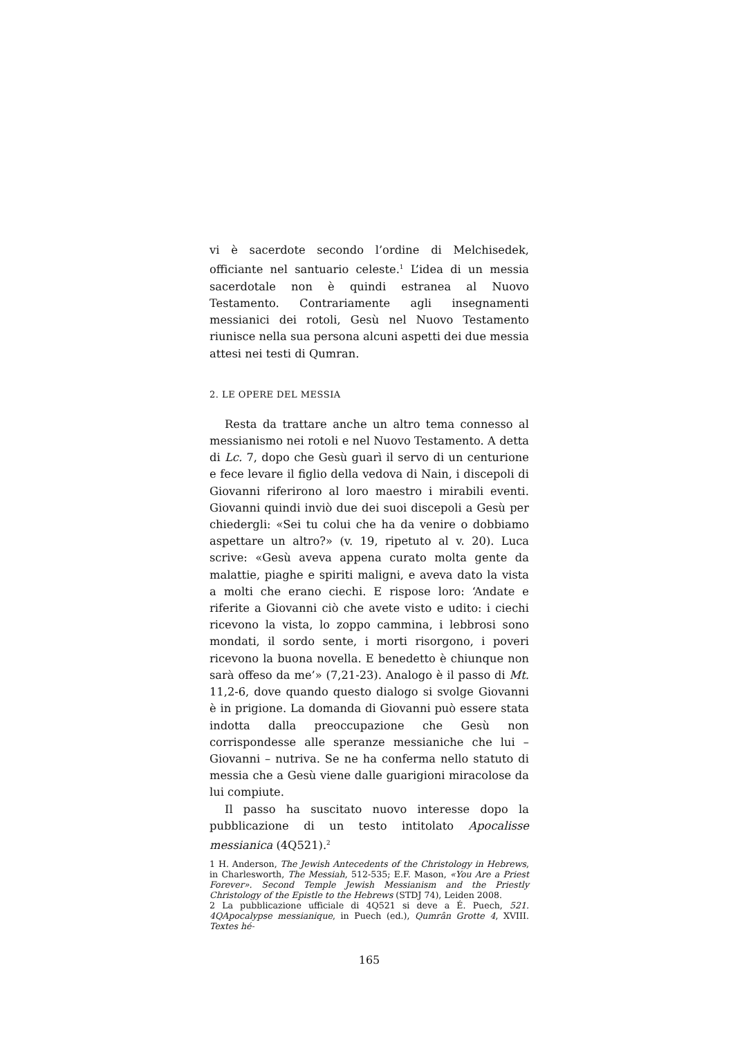vi è sacerdote secondo l’ordine di Melchisedek, officiante nel santuario celeste.<sup>1</sup> L’idea di un messia sacerdotale non è quindi estranea al Nuovo Testamento. Contrariamente agli insegnamenti messianici dei rotoli, Gesù nel Nuovo Testamento riunisce nella sua persona alcuni aspetti dei due messia attesi nei testi di Qumran.
2. LE OPERE DEL MESSIA
Resta da trattare anche un altro tema connesso al messianismo nei rotoli e nel Nuovo Testamento. A detta di Lc. 7, dopo che Gesù guarì il servo di un centurione e fece levare il figlio della vedova di Nain, i discepoli di Giovanni riferirono al loro maestro i mirabili eventi. Giovanni quindi inviò due dei suoi discepoli a Gesù per chiedergli: «Sei tu colui che ha da venire o dobbiamo aspettare un altro?» (v. 19, ripetuto al v. 20). Luca scrive: «Gesù aveva appena curato molta gente da malattie, piaghe e spiriti maligni, e aveva dato la vista a molti che erano ciechi. E rispose loro: ‘Andate e riferite a Giovanni ciò che avete visto e udito: i ciechi ricevono la vista, lo zoppo cammina, i lebbrosi sono mondati, il sordo sente, i morti risorgono, i poveri ricevono la buona novella. E benedetto è chiunque non sarà offeso da me’» (7,21-23). Analogo è il passo di Mt. 11,2-6, dove quando questo dialogo si svolge Giovanni è in prigione. La domanda di Giovanni può essere stata indotta dalla preoccupazione che Gesù non corrispondesse alle speranze messianiche che lui – Giovanni – nutriva. Se ne ha conferma nello statuto di messia che a Gesù viene dalle guarigioni miracolose da lui compiute.
Il passo ha suscitato nuovo interesse dopo la pubblicazione di un testo intitolato Apocalisse messianica (4Q521).<sup>2</sup>
1 H. Anderson, The Jewish Antecedents of the Christology in Hebrews, in Charlesworth, The Messiah, 512-535; E.F. Mason, «You Are a Priest Forever». Second Temple Jewish Messianism and the Priestly Christology of the Epistle to the Hebrews (STDJ 74), Leiden 2008.
2 La pubblicazione ufficiale di 4Q521 si deve a É. Puech, 521. 4QApocalypse messianique, in Puech (ed.), Qumrân Grotte 4, XVIII. Textes hé-
165